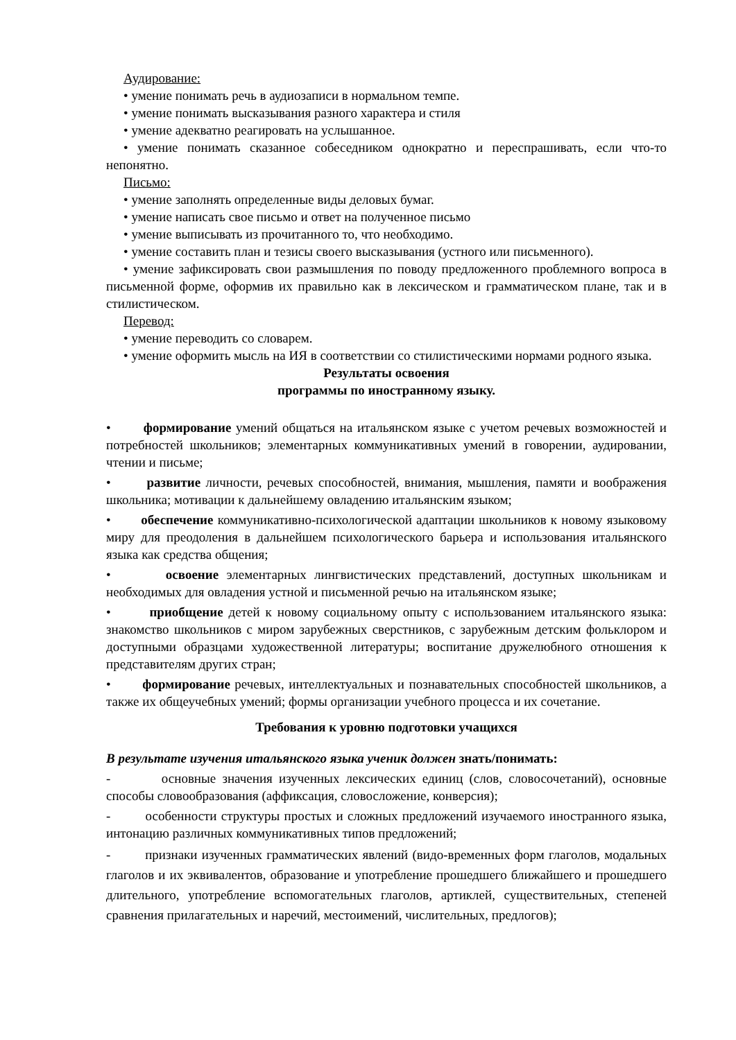Аудирование:
• умение понимать речь в аудиозаписи в нормальном темпе.
• умение понимать высказывания разного характера и стиля
• умение адекватно реагировать на услышанное.
• умение понимать сказанное собеседником однократно и переспрашивать, если что-то непонятно.
Письмо:
• умение заполнять определенные виды деловых бумаг.
• умение написать свое письмо и ответ на полученное письмо
• умение выписывать из прочитанного то, что необходимо.
• умение составить план и тезисы своего высказывания (устного или письменного).
• умение зафиксировать свои размышления по поводу предложенного проблемного вопроса в письменной форме, оформив их правильно как в лексическом и грамматическом плане, так и в стилистическом.
Перевод:
• умение переводить со словарем.
• умение оформить мысль на ИЯ в соответствии со стилистическими нормами родного языка.
Результаты освоения
программы по иностранному языку.
• формирование умений общаться на итальянском языке с учетом речевых возможностей и потребностей школьников; элементарных коммуникативных умений в говорении, аудировании, чтении и письме;
• развитие личности, речевых способностей, внимания, мышления, памяти и воображения школьника; мотивации к дальнейшему овладению итальянским языком;
• обеспечение коммуникативно-психологической адаптации школьников к новому языковому миру для преодоления в дальнейшем психологического барьера и использования итальянского языка как средства общения;
• освоение элементарных лингвистических представлений, доступных школьникам и необходимых для овладения устной и письменной речью на итальянском языке;
• приобщение детей к новому социальному опыту с использованием итальянского языка: знакомство школьников с миром зарубежных сверстников, с зарубежным детским фольклором и доступными образцами художественной литературы; воспитание дружелюбного отношения к представителям других стран;
• формирование речевых, интеллектуальных и познавательных способностей школьников, а также их общеучебных умений; формы организации учебного процесса и их сочетание.
Требования к уровню подготовки учащихся
В результате изучения итальянского языка ученик должен знать/понимать:
- основные значения изученных лексических единиц (слов, словосочетаний), основные способы словообразования (аффиксация, словосложение, конверсия);
- особенности структуры простых и сложных предложений изучаемого иностранного языка, интонацию различных коммуникативных типов предложений;
- признаки изученных грамматических явлений (видо-временных форм глаголов, модальных глаголов и их эквивалентов, образование и употребление прошедшего ближайшего и прошедшего длительного, употребление вспомогательных глаголов, артиклей, существительных, степеней сравнения прилагательных и наречий, местоимений, числительных, предлогов);